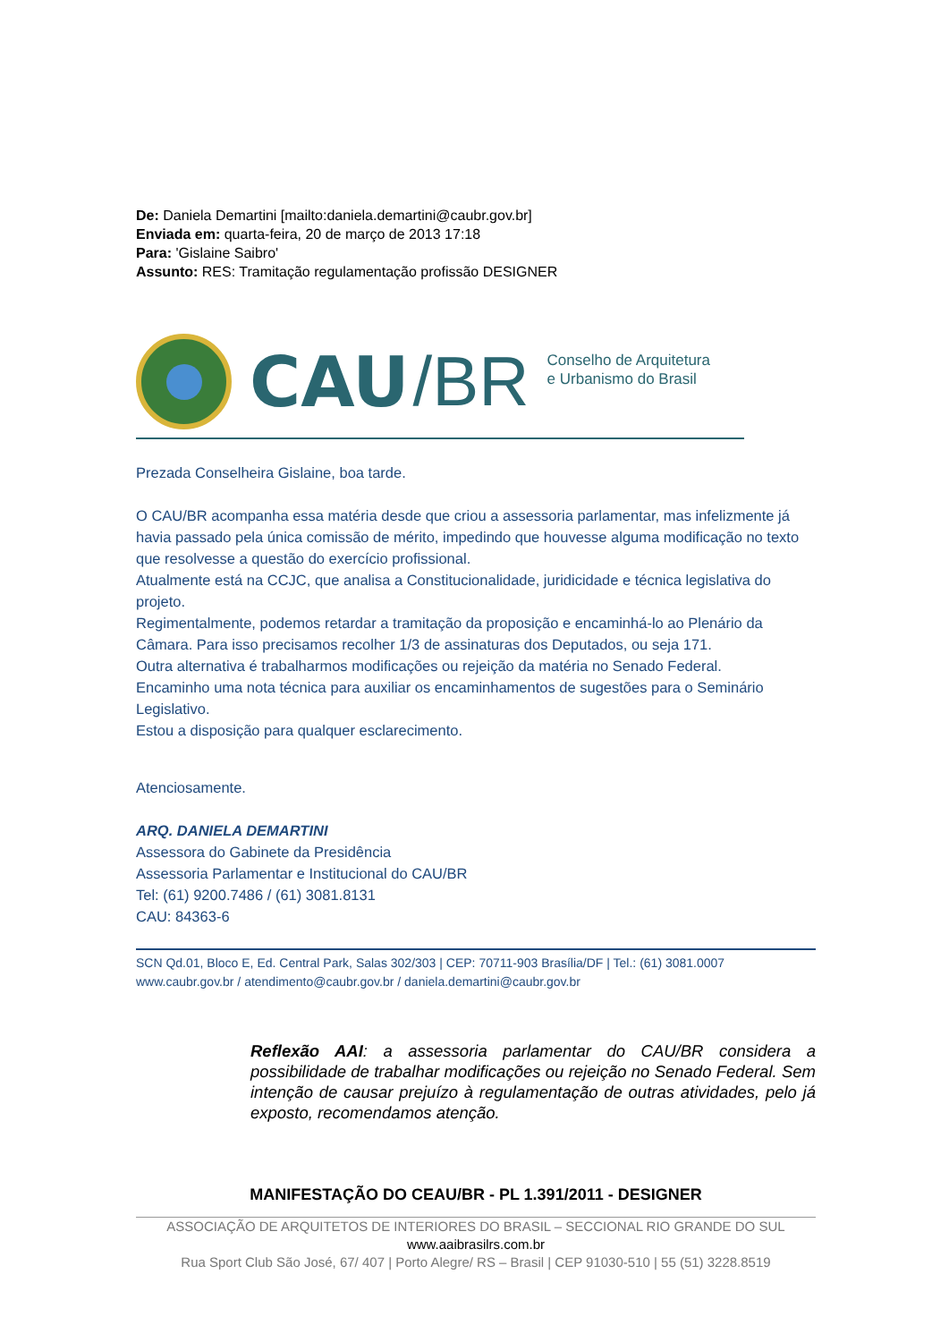De: Daniela Demartini [mailto:daniela.demartini@caubr.gov.br]
Enviada em: quarta-feira, 20 de março de 2013 17:18
Para: 'Gislaine Saibro'
Assunto: RES: Tramitação regulamentação profissão DESIGNER
CAU /BR Conselho de Arquitetura
e Urbanismo do Brasil
Prezada Conselheira Gislaine, boa tarde.
O CAU/BR acompanha essa matéria desde que criou a assessoria parlamentar, mas infelizmente já havia passado pela única comissão de mérito, impedindo que houvesse alguma modificação no texto que resolvesse a questão do exercício profissional.
Atualmente está na CCJC, que analisa a Constitucionalidade, juridicidade e técnica legislativa do projeto.
Regimentalmente, podemos retardar a tramitação da proposição e encaminhá-lo ao Plenário da Câmara. Para isso precisamos recolher 1/3 de assinaturas dos Deputados, ou seja 171.
Outra alternativa é trabalharmos modificações ou rejeição da matéria no Senado Federal.
Encaminho uma nota técnica para auxiliar os encaminhamentos de sugestões para o Seminário Legislativo.
Estou a disposição para qualquer esclarecimento.
Atenciosamente.
ARQ. DANIELA DEMARTINI
Assessora do Gabinete da Presidência
Assessoria Parlamentar e Institucional do CAU/BR
Tel: (61) 9200.7486 / (61) 3081.8131
CAU: 84363-6
SCN Qd.01, Bloco E, Ed. Central Park, Salas 302/303 | CEP: 70711-903 Brasília/DF | Tel.: (61) 3081.0007
www.caubr.gov.br / atendimento@caubr.gov.br / daniela.demartini@caubr.gov.br
Reflexão AAI: a assessoria parlamentar do CAU/BR considera a possibilidade de trabalhar modificações ou rejeição no Senado Federal. Sem intenção de causar prejuízo à regulamentação de outras atividades, pelo já exposto, recomendamos atenção.
MANIFESTAÇÃO DO CEAU/BR - PL 1.391/2011 - DESIGNER
ASSOCIAÇÃO DE ARQUITETOS DE INTERIORES DO BRASIL – SECCIONAL RIO GRANDE DO SUL
www.aaibrasilrs.com.br
Rua Sport Club São José, 67/ 407 | Porto Alegre/ RS – Brasil | CEP 91030-510 | 55 (51) 3228.8519